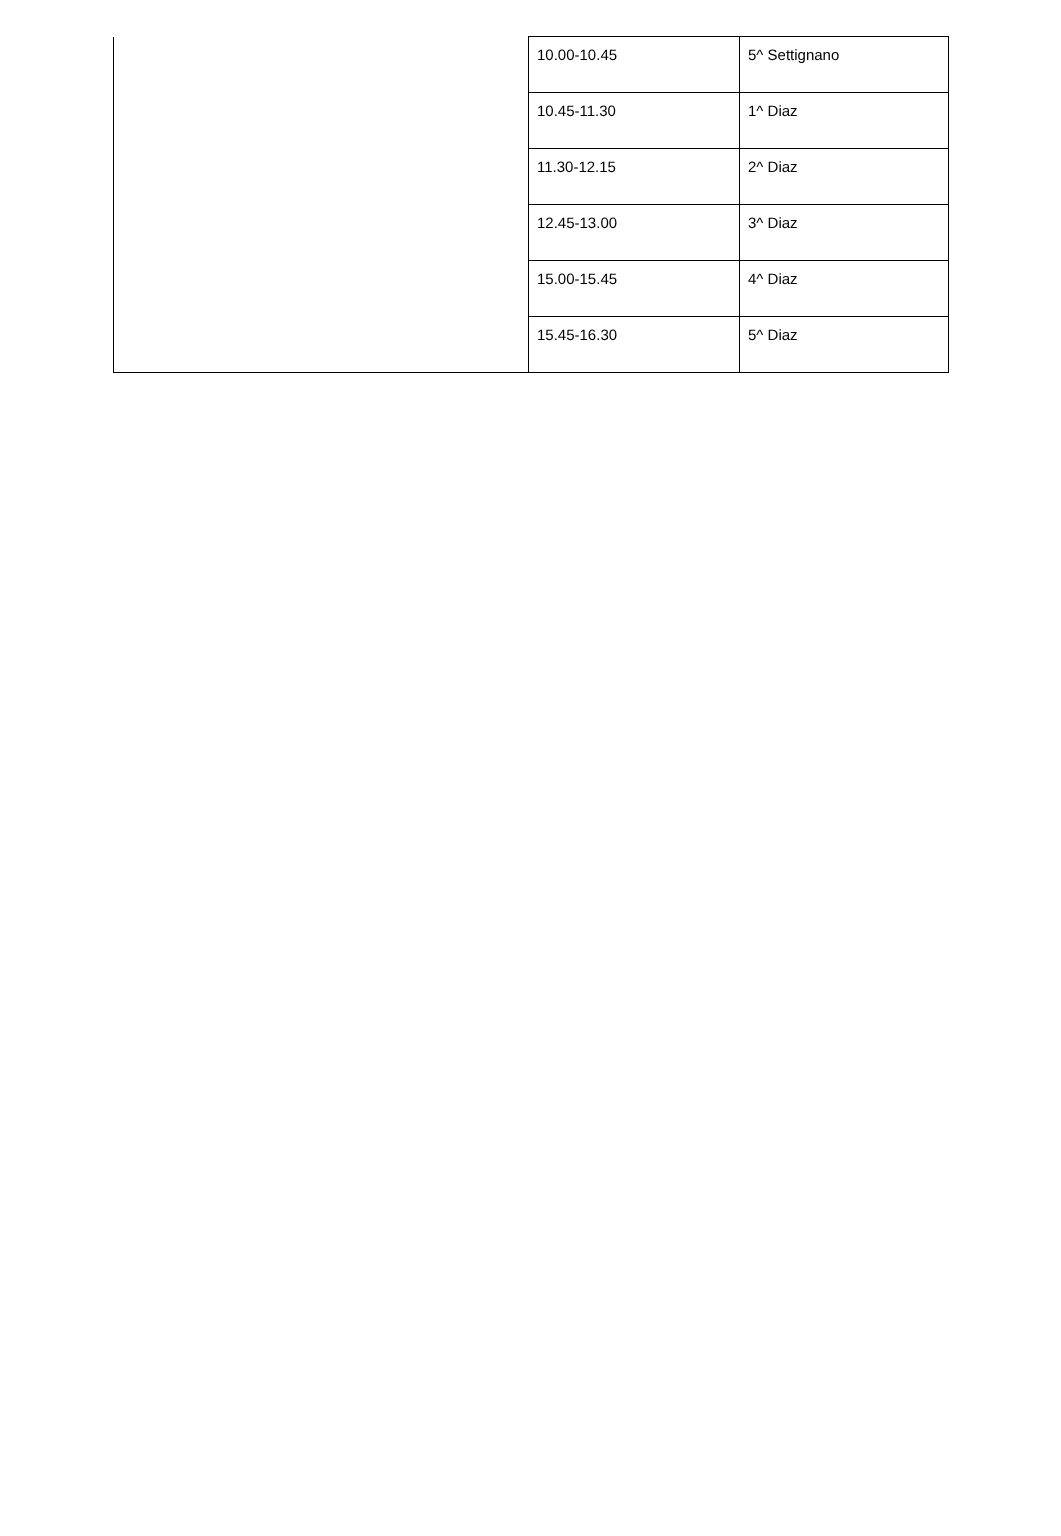| | 10.00-10.45 | 5^ Settignano |
| | 10.45-11.30 | 1^ Diaz |
| | 11.30-12.15 | 2^ Diaz |
| | 12.45-13.00 | 3^ Diaz |
| | 15.00-15.45 | 4^ Diaz |
| | 15.45-16.30 | 5^ Diaz |